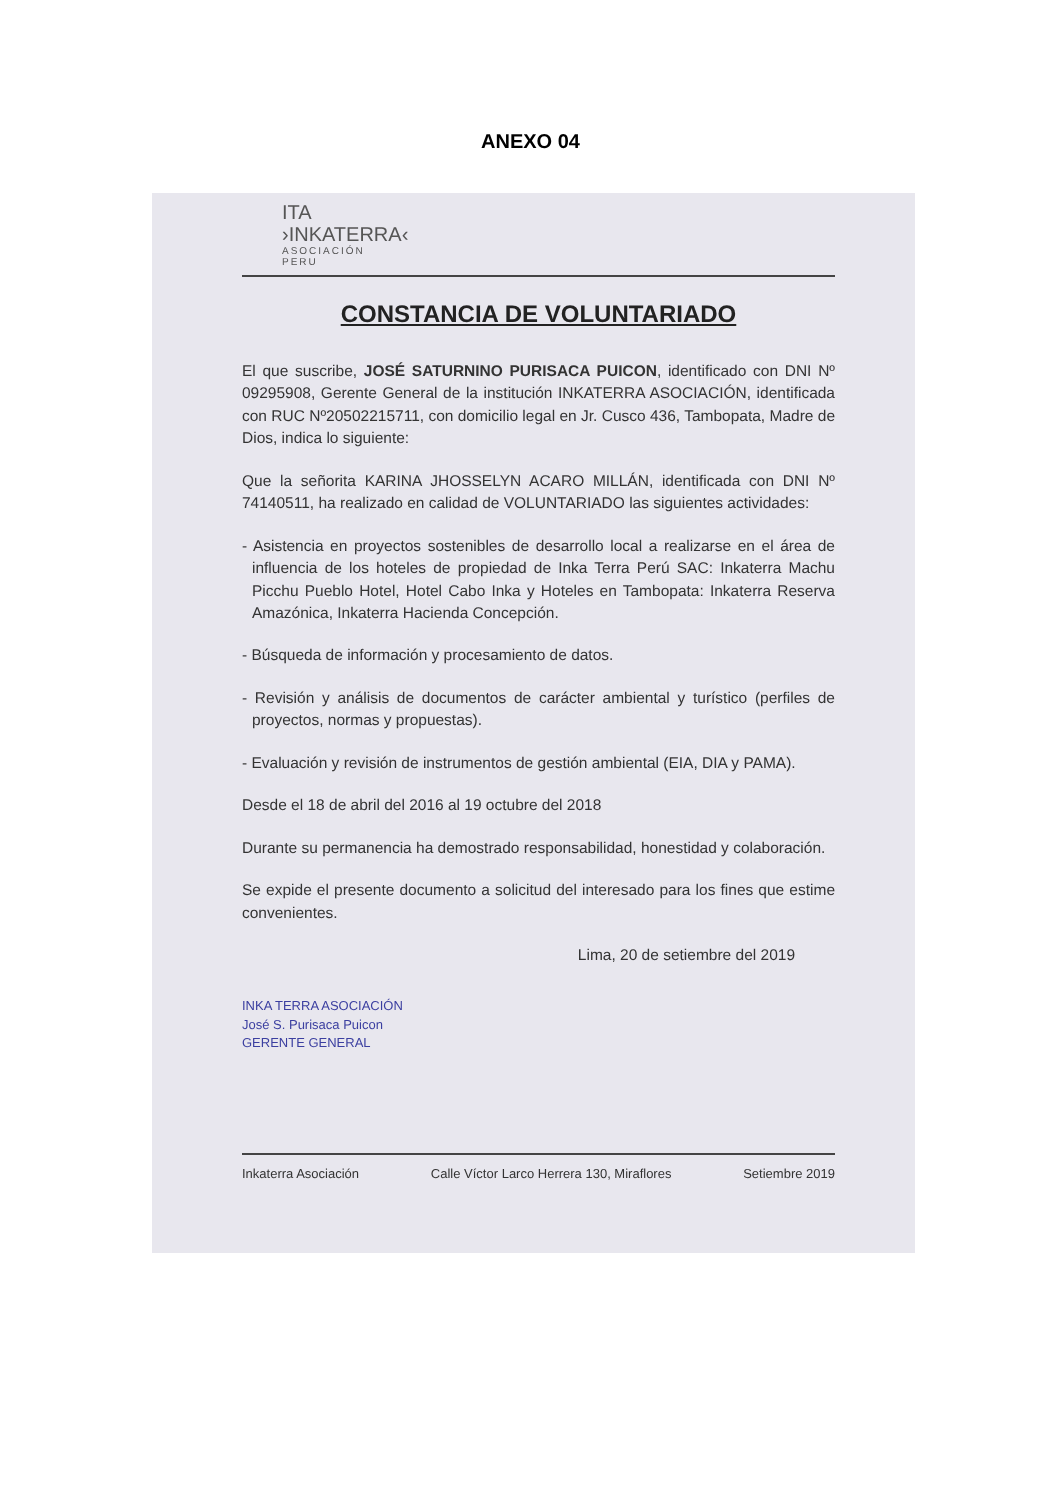ANEXO 04
ITA
›INKATERRA‹
ASOCIACIÓN
PERU
CONSTANCIA DE VOLUNTARIADO
El que suscribe, JOSÉ SATURNINO PURISACA PUICON, identificado con DNI Nº 09295908, Gerente General de la institución INKATERRA ASOCIACIÓN, identificada con RUC Nº20502215711, con domicilio legal en Jr. Cusco 436, Tambopata, Madre de Dios, indica lo siguiente:
Que la señorita KARINA JHOSSELYN ACARO MILLÁN, identificada con DNI Nº 74140511, ha realizado en calidad de VOLUNTARIADO las siguientes actividades:
- Asistencia en proyectos sostenibles de desarrollo local a realizarse en el área de influencia de los hoteles de propiedad de Inka Terra Perú SAC: Inkaterra Machu Picchu Pueblo Hotel, Hotel Cabo Inka y Hoteles en Tambopata: Inkaterra Reserva Amazónica, Inkaterra Hacienda Concepción.
- Búsqueda de información y procesamiento de datos.
- Revisión y análisis de documentos de carácter ambiental y turístico (perfiles de proyectos, normas y propuestas).
- Evaluación y revisión de instrumentos de gestión ambiental (EIA, DIA y PAMA).
Desde el 18 de abril del 2016 al 19 octubre del 2018
Durante su permanencia ha demostrado responsabilidad, honestidad y colaboración.
Se expide el presente documento a solicitud del interesado para los fines que estime convenientes.
Lima, 20 de setiembre del 2019
INKA TERRA ASOCIACIÓN
José S. Purisaca Puicon
GERENTE GENERAL
Inkaterra Asociación Calle Víctor Larco Herrera 130, Miraflores Setiembre 2019